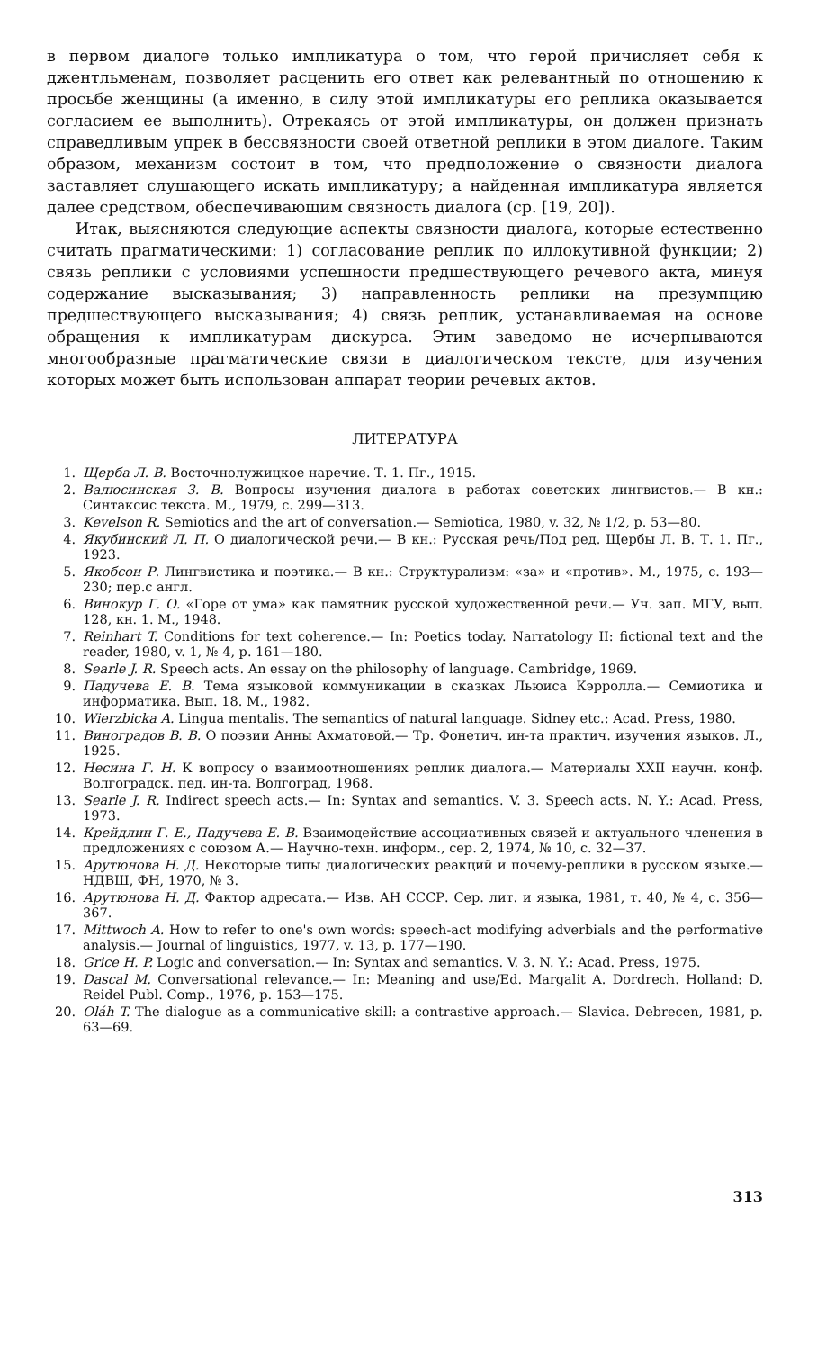в первом диалоге только импликатура о том, что герой причисляет себя к джентльменам, позволяет расценить его ответ как релевантный по отношению к просьбе женщины (а именно, в силу этой импликатуры его реплика оказывается согласием ее выполнить). Отрекаясь от этой импликатуры, он должен признать справедливым упрек в бессвязности своей ответной реплики в этом диалоге. Таким образом, механизм состоит в том, что предположение о связности диалога заставляет слушающего искать импликатуру; а найденная импликатура является далее средством, обеспечивающим связность диалога (ср. [19, 20]).
Итак, выясняются следующие аспекты связности диалога, которые естественно считать прагматическими: 1) согласование реплик по иллокутивной функции; 2) связь реплики с условиями успешности предшествующего речевого акта, минуя содержание высказывания; 3) направленность реплики на презумпцию предшествующего высказывания; 4) связь реплик, устанавливаемая на основе обращения к импликатурам дискурса. Этим заведомо не исчерпываются многообразные прагматические связи в диалогическом тексте, для изучения которых может быть использован аппарат теории речевых актов.
ЛИТЕРАТУРА
1. Щерба Л. В. Восточнолужицкое наречие. Т. 1. Пг., 1915.
2. Валюсинская З. В. Вопросы изучения диалога в работах советских лингвистов.— В кн.: Синтаксис текста. М., 1979, с. 299—313.
3. Kevelson R. Semiotics and the art of conversation.— Semiotica, 1980, v. 32, № 1/2, p. 53—80.
4. Якубинский Л. П. О диалогической речи.— В кн.: Русская речь/Под ред. Щербы Л. В. Т. 1. Пг., 1923.
5. Якобсон Р. Лингвистика и поэтика.— В кн.: Структурализм: «за» и «против». М., 1975, с. 193—230; пер.с англ.
6. Винокур Г. О. «Горе от ума» как памятник русской художественной речи.— Уч. зап. МГУ, вып. 128, кн. 1. М., 1948.
7. Reinhart T. Conditions for text coherence.— In: Poetics today. Narratology II: fictional text and the reader, 1980, v. 1, № 4, p. 161—180.
8. Searle J. R. Speech acts. An essay on the philosophy of language. Cambridge, 1969.
9. Падучева Е. В. Тема языковой коммуникации в сказках Льюиса Кэрролла.— Семиотика и информатика. Вып. 18. М., 1982.
10. Wierzbicka A. Lingua mentalis. The semantics of natural language. Sidney etc.: Acad. Press, 1980.
11. Виноградов В. В. О поэзии Анны Ахматовой.— Тр. Фонетич. ин-та практич. изучения языков. Л., 1925.
12. Несина Г. Н. К вопросу о взаимоотношениях реплик диалога.— Материалы XXII научн. конф. Волгоградск. пед. ин-та. Волгоград, 1968.
13. Searle J. R. Indirect speech acts.— In: Syntax and semantics. V. 3. Speech acts. N. Y.: Acad. Press, 1973.
14. Крейдлин Г. Е., Падучева Е. В. Взаимодействие ассоциативных связей и актуального членения в предложениях с союзом А.— Научно-техн. информ., сер. 2, 1974, № 10, с. 32—37.
15. Арутюнова Н. Д. Некоторые типы диалогических реакций и почему-реплики в русском языке.— НДВШ, ФН, 1970, № 3.
16. Арутюнова Н. Д. Фактор адресата.— Изв. АН СССР. Сер. лит. и языка, 1981, т. 40, № 4, с. 356—367.
17. Mittwoch A. How to refer to one's own words: speech-act modifying adverbials and the performative analysis.— Journal of linguistics, 1977, v. 13, p. 177—190.
18. Grice H. P. Logic and conversation.— In: Syntax and semantics. V. 3. N. Y.: Acad. Press, 1975.
19. Dascal M. Conversational relevance.— In: Meaning and use/Ed. Margalit A. Dordrech. Holland: D. Reidel Publ. Comp., 1976, p. 153—175.
20. Oláh T. The dialogue as a communicative skill: a contrastive approach.— Slavica. Debrecen, 1981, p. 63—69.
313